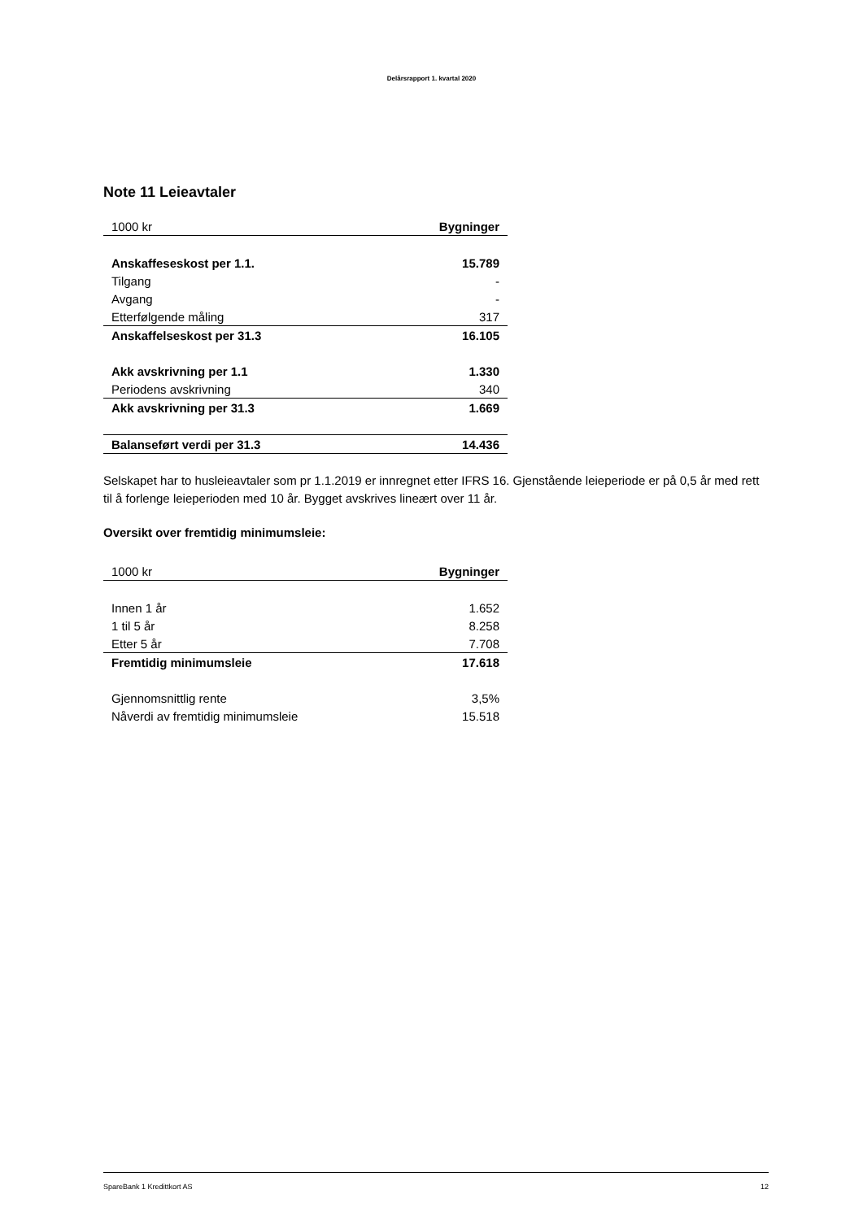Delårsrapport 1. kvartal 2020
Note 11 Leieavtaler
| 1000 kr | Bygninger |
| --- | --- |
| Anskaffeseskost per 1.1. | 15.789 |
| Tilgang | - |
| Avgang | - |
| Etterfølgende måling | 317 |
| Anskaffelseskost per 31.3 | 16.105 |
| Akk avskrivning per 1.1 | 1.330 |
| Periodens avskrivning | 340 |
| Akk avskrivning per 31.3 | 1.669 |
| Balanseført verdi per 31.3 | 14.436 |
Selskapet har to husleieavtaler som pr 1.1.2019 er innregnet etter IFRS 16. Gjenstående leieperiode er på 0,5 år med rett til å forlenge leieperioden med 10 år. Bygget avskrives lineært over 11 år.
Oversikt over fremtidig minimumsleie:
| 1000 kr | Bygninger |
| --- | --- |
| Innen 1 år | 1.652 |
| 1 til 5 år | 8.258 |
| Etter 5 år | 7.708 |
| Fremtidig minimumsleie | 17.618 |
| Gjennomsnittlig rente | 3,5% |
| Nåverdi av fremtidig minimumsleie | 15.518 |
SpareBank 1 Kredittkort AS 12